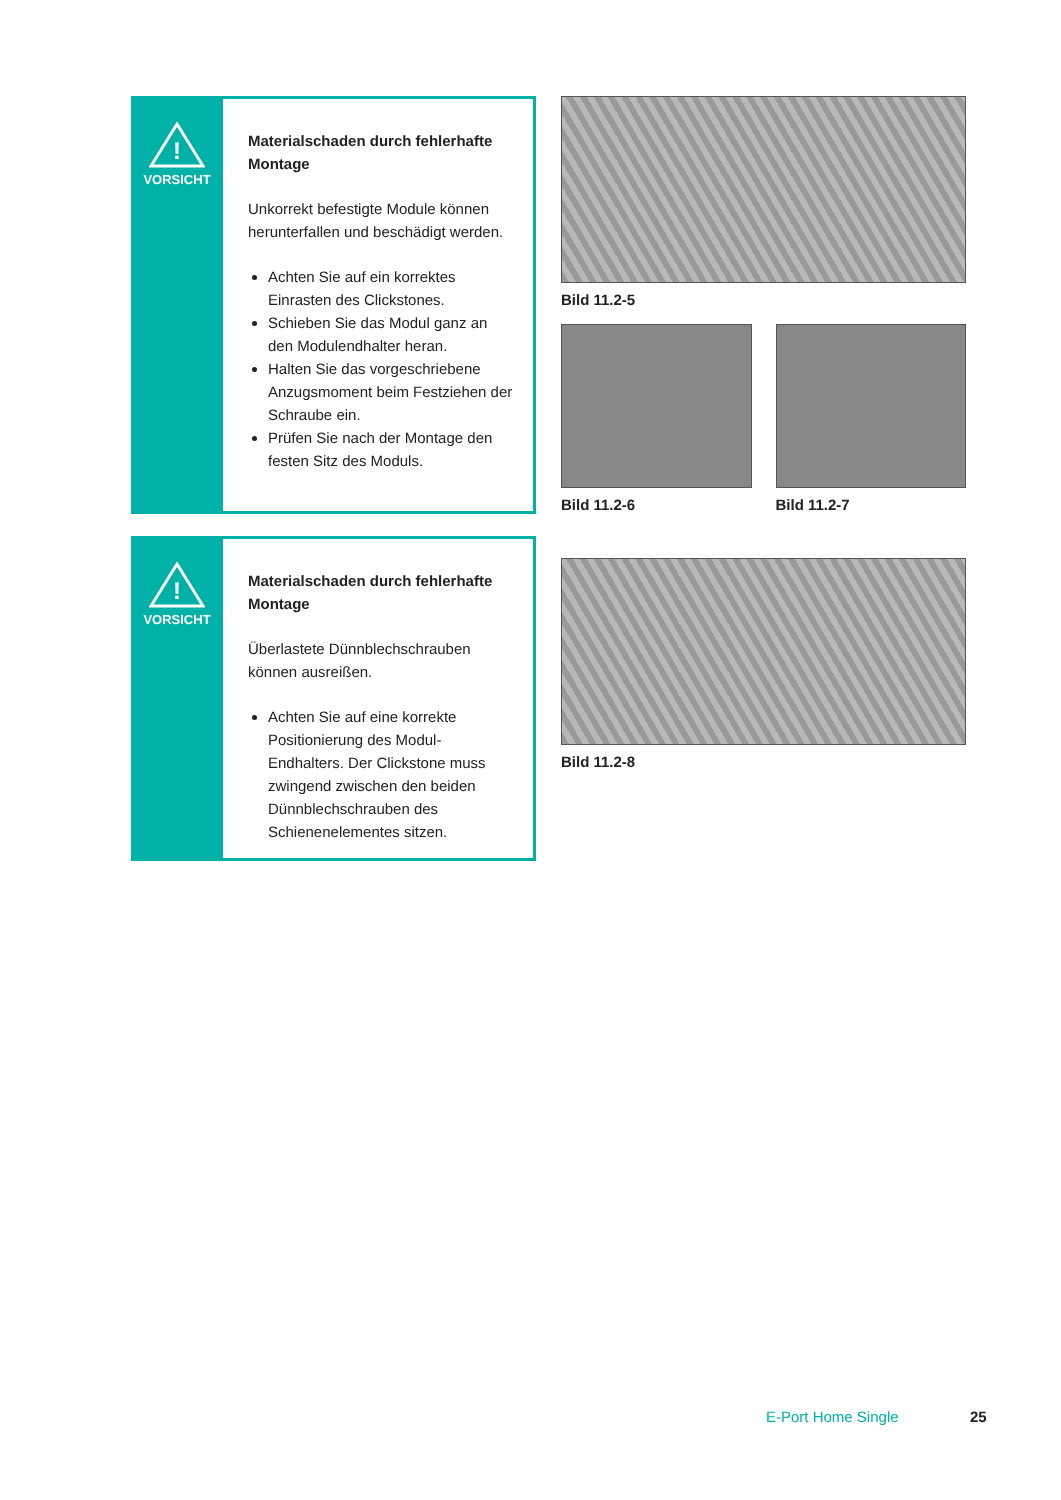!
VORSICHT
Materialschaden durch fehlerhafte Montage
Unkorrekt befestigte Module können herunterfallen und beschädigt werden.
Achten Sie auf ein korrektes Einrasten des Clickstones.
Schieben Sie das Modul ganz an den Modulendhalter heran.
Halten Sie das vorgeschriebene Anzugsmoment beim Festziehen der Schraube ein.
Prüfen Sie nach der Montage den festen Sitz des Moduls.
Bild 11.2-5
Bild 11.2-6 Bild 11.2-7
!
VORSICHT
Materialschaden durch fehlerhafte Montage
Überlastete Dünnblechschrauben können ausreißen.
Achten Sie auf eine korrekte Positionierung des Modul-Endhalters. Der Clickstone muss zwingend zwischen den beiden Dünnblechschrauben des Schienenelementes sitzen.
Bild 11.2-8
E-Port Home Single 25